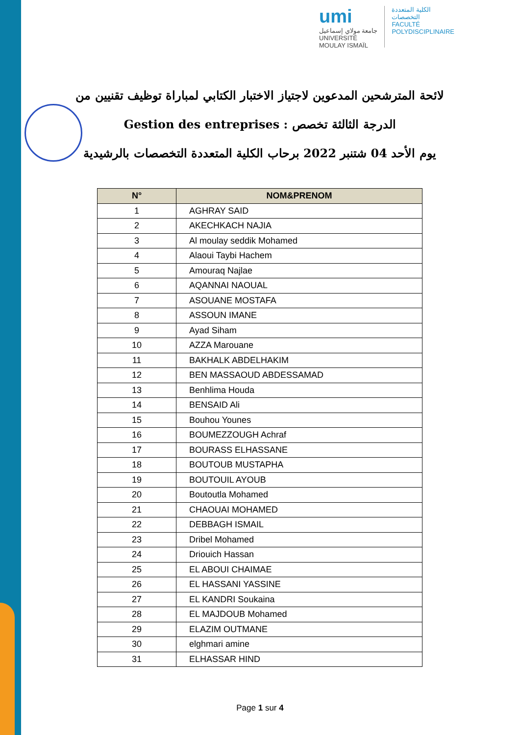umi
جامعة مولاي إسماعيل
UNIVERSITÉ MOULAY ISMAÏL
الكلية المتعددة التخصصات
FACULTÉ POLYDISCIPLINAIRE
لائحة المترشحين المدعوين لاجتياز الاختبار الكتابي لمباراة توظيف تقنيين من
الدرجة الثالثة تخصص : Gestion des entreprises
يوم الأحد 04 شتنبر 2022 برحاب الكلية المتعددة التخصصات بالرشيدية
| N° | NOM&PRENOM |
| --- | --- |
| 1 | AGHRAY SAID |
| 2 | AKECHKACH NAJIA |
| 3 | Al moulay seddik Mohamed |
| 4 | Alaoui Taybi Hachem |
| 5 | Amouraq Najlae |
| 6 | AQANNAI NAOUAL |
| 7 | ASOUANE MOSTAFA |
| 8 | ASSOUN IMANE |
| 9 | Ayad Siham |
| 10 | AZZA Marouane |
| 11 | BAKHALK ABDELHAKIM |
| 12 | BEN MASSAOUD ABDESSAMAD |
| 13 | Benhlima Houda |
| 14 | BENSAID Ali |
| 15 | Bouhou Younes |
| 16 | BOUMEZZOUGH Achraf |
| 17 | BOURASS ELHASSANE |
| 18 | BOUTOUB MUSTAPHA |
| 19 | BOUTOUIL AYOUB |
| 20 | Boutoutla Mohamed |
| 21 | CHAOUAI MOHAMED |
| 22 | DEBBAGH ISMAIL |
| 23 | Dribel Mohamed |
| 24 | Driouich Hassan |
| 25 | EL ABOUI CHAIMAE |
| 26 | EL HASSANI YASSINE |
| 27 | EL KANDRI Soukaina |
| 28 | EL MAJDOUB Mohamed |
| 29 | ELAZIM OUTMANE |
| 30 | elghmari amine |
| 31 | ELHASSAR HIND |
Page 1 sur 4